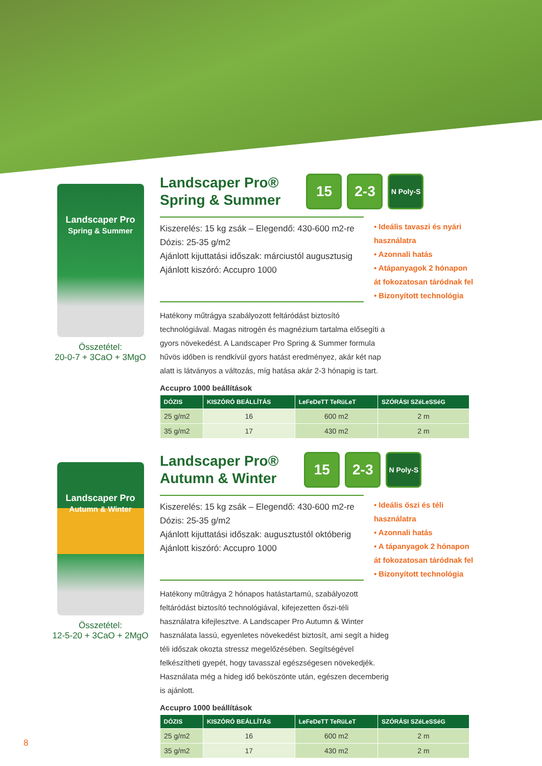Landscaper Pro
Spring & Summer
Összetétel:
20-0-7 + 3CaO + 3MgO
Landscaper Pro®
Spring & Summer 15 2-3 N Poly-S
Kiszerelés: 15 kg zsák – Elegendő: 430-600 m2-re
Dózis: 25-35 g/m2
Ajánlott kijuttatási időszak: márciustól augusztusig
Ajánlott kiszóró: Accupro 1000
• Ideális tavaszi és nyári használatra
• Azonnali hatás
• Atápanyagok 2 hónapon át fokozatosan táródnak fel
• Bizonyított technológia
Hatékony műtrágya szabályozott feltáródást biztosító technológiával. Magas nitrogén és magnézium tartalma elősegíti a gyors növekedést. A Landscaper Pro Spring & Summer formula hűvös időben is rendkívül gyors hatást eredményez, akár két nap alatt is látványos a változás, míg hatása akár 2-3 hónapig is tart.
Accupro 1000 beállítások
| DÓZIS | KISZÓRÓ BEÁLLÍTÁS | LeFeDeTT TeRüLeT | SZÓRÁSI SZéLeSSéG |
| --- | --- | --- | --- |
| 25 g/m2 | 16 | 600 m2 | 2 m |
| 35 g/m2 | 17 | 430 m2 | 2 m |
Landscaper Pro
Autumn & Winter
Összetétel:
12-5-20 + 3CaO + 2MgO
Landscaper Pro®
Autumn & Winter 15 2-3 N Poly-S
Kiszerelés: 15 kg zsák – Elegendő: 430-600 m2-re
Dózis: 25-35 g/m2
Ajánlott kijuttatási időszak: augusztustól októberig
Ajánlott kiszóró: Accupro 1000
• Ideális őszi és téli használatra
• Azonnali hatás
• A tápanyagok 2 hónapon át fokozatosan táródnak fel
• Bizonyított technológia
Hatékony műtrágya 2 hónapos hatástartamú, szabályozott feltáródást biztosító technológiával, kifejezetten őszi-téli használatra kifejlesztve. A Landscaper Pro Autumn & Winter használata lassú, egyenletes növekedést biztosít, ami segít a hideg téli időszak okozta stressz megelőzésében. Segítségével felkészítheti gyepét, hogy tavasszal egészségesen növekedjék. Használata még a hideg idő beköszönte után, egészen decemberig is ajánlott.
Accupro 1000 beállítások
| DÓZIS | KISZÓRÓ BEÁLLÍTÁS | LeFeDeTT TeRüLeT | SZÓRÁSI SZéLeSSéG |
| --- | --- | --- | --- |
| 25 g/m2 | 16 | 600 m2 | 2 m |
| 35 g/m2 | 17 | 430 m2 | 2 m |
8